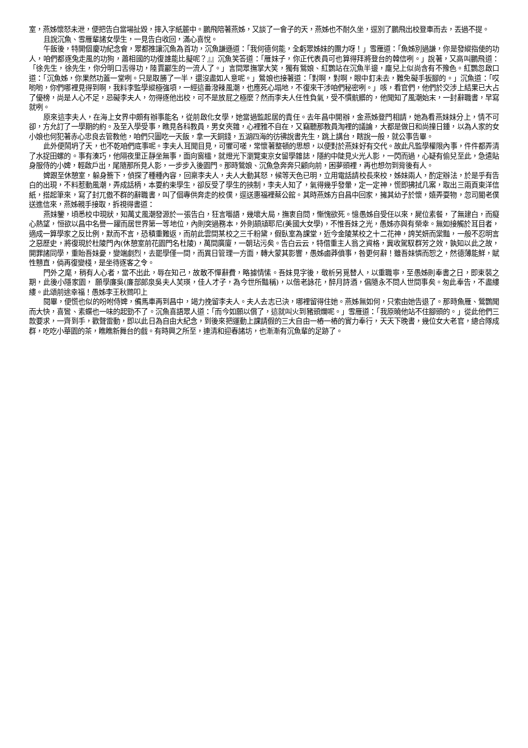室，燕姊懷怒未泄，便把告白當場扯毀，摔入字紙簏中。鵬飛陪著燕姊，又談了一會子的天，燕姊也不耐久坐，逕別了鵬飛出校登車而去，丟過不提。
且說沉魚、雪雁輩諸女學生，一見告白收回，滿心喜悅。
午飯後，特開個慶功紀念會，眾都推讓沉魚為首功，沉魚謙遜道：「我何德何能，全虧眾姊妹的團力呀！」雪雁道：「魚姊別過謙，你是發縱指使的功人，咱們都逐兔走風的功狗，蕭相國的功復誰能比擬呢？』』沉魚笑答道：「雁妹子，你正代表員可也算得拜將登台的韓信咧。」說著，又高叫鵬飛道：「徐先生，徐先生，你分明口舌得功，陸賈酈生的一流人了。」言間眾撫掌大笑，獨有鶯娘、紅鸚站在沉魚半邊，龐兒上似尚含有不豫色。紅鸚忽啟口道：「沉魚姊，你果然功蓋一堂咧。只是取勝了一半，還沒盡如人意呢。」鶯娘也接著道：「對啊，對啊，眼中釘未去，難免礙手扳腳的。」沉魚道：「哎喲喲，你們哪裡見得到啊，我料李監學縱極強項，一經這番潑辣風潮，也應死心塌地，不復來干涉咱們秘密咧。」咳，看官們，他們於交涉上結果已大占了優榜，尚是人心不足，忌礙李夫人，勿得逐他出校，可不是放屁之極麼？然而李夫人任性負氣，受不慣骯髒的，他聞知了風潮始末，一封辭職書，早寫就咧。
原來這李夫人，在海上女界中頗有辦事能名，從前啟化女學，她當過監起居的責任。去年昌中開辦，金燕姊登門相請，她為看燕妹妹分上，情不可卻，方允訂了一學期的約。及至入學受事，瞧見各科教員，男女夾雜，心裡雅不自在，又竊聽那教員淘裡的議論，大都是做日和尚撞日鍾，以為人家的女小娘也何犯著赤心忠良去管教他，咱們只圖吃一天飯，拿一天銅錢，五湖四海的彷彿說書先生，跳上講台，瞎說一般，就公事告畢。
此外便鬧坍了天，也不乾咱們底事呢。李夫人耳聞目見，可懼可嗟，常懷著整頓的思想，以便對於燕妹好有交代。故此凡監學權限內事，件件都弄清了水捉田螺的。事有湊巧，他隔夜里正靜坐無事，面向窗櫺，就燈光下瀏覽東京女留學雜誌，隱約中陡見火光人影，一閃而過，心疑有偷兒至此，急遣貼身服侍的小婢，輕啟戶出，尾隨那所見人影，一步步入後園門。那時鶯娘、沉魚急奔奔只顧向前，困夢頭裡，再也想勿到背後有人。
婢跟至休憩室，躲身簷下，偵探了種種內容，回稟李夫人，夫人大動其怒，候等天色已明，立用電話請校長來校，姊妹兩人，酌定辦法，於是乎有告白的出現，不料惹動風潮，弄成話柄，本要約束學生，卻反受了學生的挾制，李夫人知了，氣得幾乎發暈，定一定神，慌即拂拭几案，取出三兩頁東洋信紙，搭起筆來，寫了封兀傲不群的辭職書，叫了個專供奔走的校僕，逕送惠福裡蔡公館。其時燕姊方自昌中回家，擁其幼子於懷，嬉弄耍物，忽司閽老僕送進信來，燕姊親手接取，拆視得書道：
燕妹鑒，頃悉校中現狀，知萬丈風潮發源於一張告白，狂言囈語，幾壞大局，撫衷自問，慚愧欲死。憶愚姊自受任以來，屍位素餐，了無建白，而癡心熱望，恒欲以昌中名譽一躍而居世界第一等地位，內則突過務本，外則頡頏耶尼(美國大女學)，不惟吾妹之光，愚姊亦與有榮幸。無如接觸於耳目者，適成一算學家之反比例，默而不言，恐積重難返，而前此雲間某校之三千粉黛，假臥室為課堂，近今金陵某校之十二花神，誇芙妍而棠豔，一般不忍明言之惡歷史，將復現於杜陵門內(休憩室前花園門名杜陵)，萬間廣廈，一朝玷污矣。告白云云，特借重主人翁之資格，冀收駕馭群芳之效，孰知以此之故，開罪諸同學，重貽吾妹憂，變端劇烈，去罷學僅一間，而異日管理一方面，轉大蒙其影響，愚姊鹵莽僨事，咎更何辭！雖吾妹憐而恕之，然德薄能鮮，賦性戇直，倘再復變棧，是坐待逐客之令。
門外之麾，稍有人心者，當不出此，辱在知己，故敢不憚辭費，略據情愫。吾妹見字後，敬析另覓替人，以重職寧，至愚姊則奉書之日，即束裝之期，此後小隱家園， 願學廉吳(廉部郎泉吳夫人芙瑛，佳人才子，為今世所豔稱)，以偕老詠花，醉月詩酒，倡隨永不問人世間事矣。匆此奉告，不盡縷縷。此頌前途幸福！愚姊李王秋鷚叩上
閱畢，便慌也似的吩咐侍婢，備馬車再到昌中，竭力挽留李夫人。夫人去志已決，哪裡留得住她。燕姊無如何，只索由她告退了。那時魚雁、鶯鸚聞而大快，喜鸞、素蝶也一味的起勁不了。沉魚喜語眾人道：「而今如願以償了，這就叫火到豬頭爛呢。」雪雁道：「我原曉他站不住腳頭的。」從此他們三款要求，一齊到手，歡聲雷動，即以此日為自由大紀念，到後來把運動上課請假的三大自由一樁一樁的實力奉行，天天下晚書，幾位女大老官，總合隊成群，吃吃小華園的茶，瞧瞧新舞台的戲。有時興之所至，連清和迎春諸坊，也漸漸有沉魚輩的足跡了。